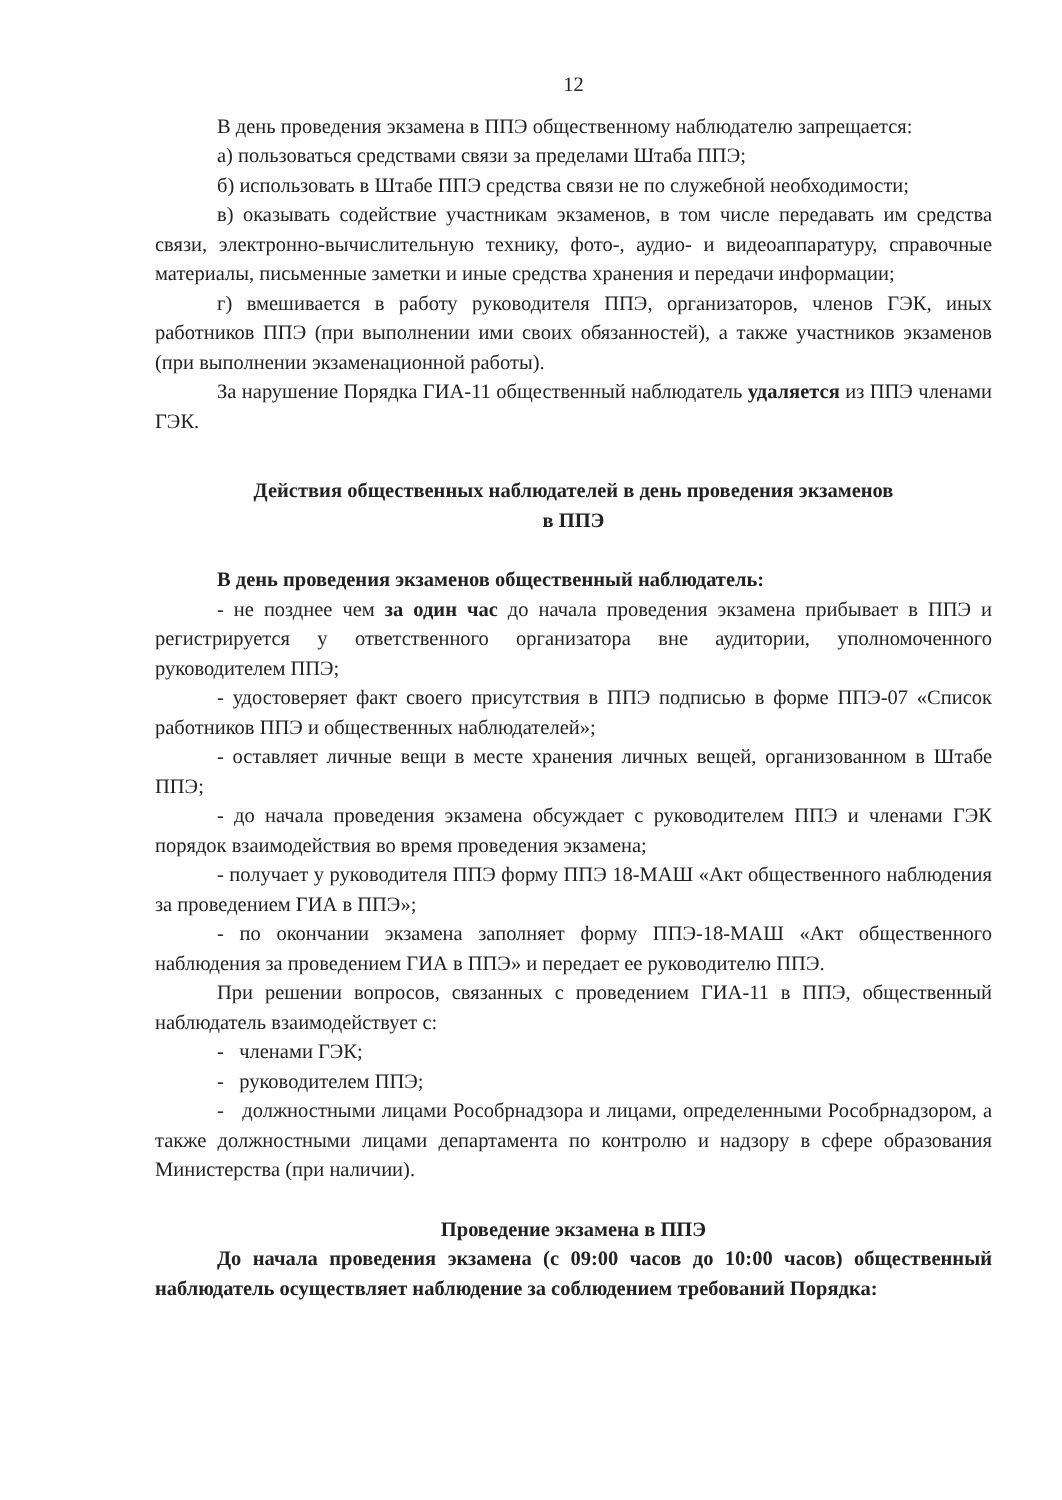12
В день проведения экзамена в ППЭ общественному наблюдателю запрещается:
а) пользоваться средствами связи за пределами Штаба ППЭ;
б) использовать в Штабе ППЭ средства связи не по служебной необходимости;
в) оказывать содействие участникам экзаменов, в том числе передавать им средства связи, электронно-вычислительную технику, фото-, аудио- и видеоаппаратуру, справочные материалы, письменные заметки и иные средства хранения и передачи информации;
г) вмешивается в работу руководителя ППЭ, организаторов, членов ГЭК, иных работников ППЭ (при выполнении ими своих обязанностей), а также участников экзаменов (при выполнении экзаменационной работы).
За нарушение Порядка ГИА-11 общественный наблюдатель удаляется из ППЭ членами ГЭК.
Действия общественных наблюдателей в день проведения экзаменов
в ППЭ
В день проведения экзаменов общественный наблюдатель:
- не позднее чем за один час до начала проведения экзамена прибывает в ППЭ и регистрируется у ответственного организатора вне аудитории, уполномоченного руководителем ППЭ;
- удостоверяет факт своего присутствия в ППЭ подписью в форме ППЭ-07 «Список работников ППЭ и общественных наблюдателей»;
- оставляет личные вещи в месте хранения личных вещей, организованном в Штабе ППЭ;
- до начала проведения экзамена обсуждает с руководителем ППЭ и членами ГЭК порядок взаимодействия во время проведения экзамена;
- получает у руководителя ППЭ форму ППЭ 18-МАШ «Акт общественного наблюдения за проведением ГИА в ППЭ»;
- по окончании экзамена заполняет форму ППЭ-18-МАШ «Акт общественного наблюдения за проведением ГИА в ППЭ» и передает ее руководителю ППЭ.
При решении вопросов, связанных с проведением ГИА-11 в ППЭ, общественный наблюдатель взаимодействует с:
- членами ГЭК;
- руководителем ППЭ;
- должностными лицами Рособрнадзора и лицами, определенными Рособрнадзором, а также должностными лицами департамента по контролю и надзору в сфере образования Министерства (при наличии).
Проведение экзамена в ППЭ
До начала проведения экзамена (с 09:00 часов до 10:00 часов) общественный наблюдатель осуществляет наблюдение за соблюдением требований Порядка: